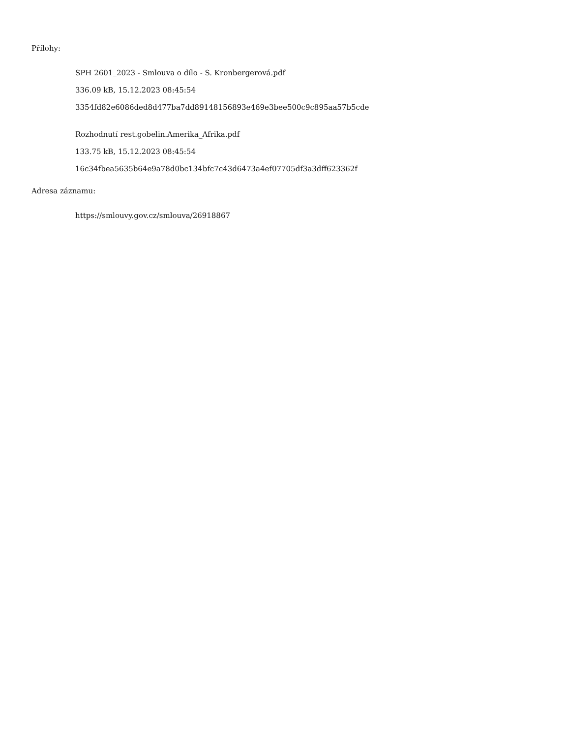Přílohy:
SPH 2601_2023 - Smlouva o dílo - S. Kronbergerová.pdf
336.09 kB, 15.12.2023 08:45:54
3354fd82e6086ded8d477ba7dd89148156893e469e3bee500c9c895aa57b5cde
Rozhodnutí rest.gobelin.Amerika_Afrika.pdf
133.75 kB, 15.12.2023 08:45:54
16c34fbea5635b64e9a78d0bc134bfc7c43d6473a4ef07705df3a3dff623362f
Adresa záznamu:
https://smlouvy.gov.cz/smlouva/26918867